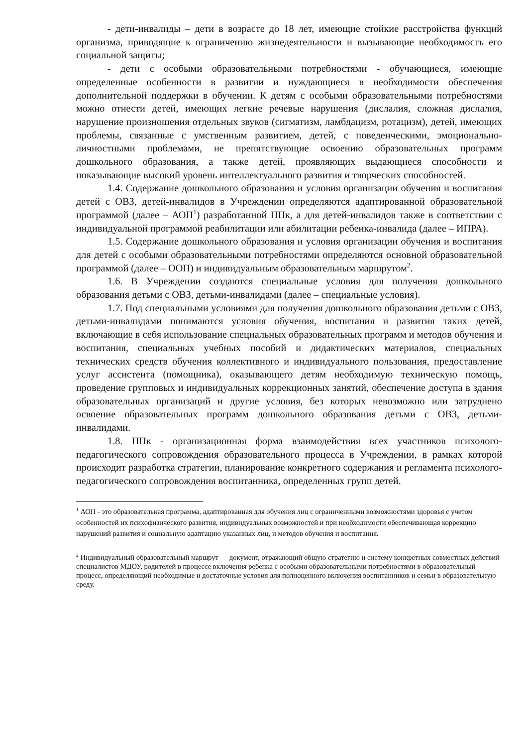- дети-инвалиды – дети в возрасте до 18 лет, имеющие стойкие расстройства функций организма, приводящие к ограничению жизнедеятельности и вызывающие необходимость его социальной защиты;
- дети с особыми образовательными потребностями - обучающиеся, имеющие определенные особенности в развитии и нуждающиеся в необходимости обеспечения дополнительной поддержки в обучении. К детям с особыми образовательными потребностями можно отнести детей, имеющих легкие речевые нарушения (дислалия, сложная дислалия, нарушение произношения отдельных звуков (сигматизм, ламбдацизм, ротацизм), детей, имеющих проблемы, связанные с умственным развитием, детей, с поведенческими, эмоционально-личностными проблемами, не препятствующие освоению образовательных программ дошкольного образования, а также детей, проявляющих выдающиеся способности и показывающие высокий уровень интеллектуального развития и творческих способностей.
1.4. Содержание дошкольного образования и условия организации обучения и воспитания детей с ОВЗ, детей-инвалидов в Учреждении определяются адаптированной образовательной программой (далее – АОП<sup>1</sup>) разработанной ППк, а для детей-инвалидов также в соответствии с индивидуальной программой реабилитации или абилитации ребенка-инвалида (далее – ИПРА).
1.5. Содержание дошкольного образования и условия организации обучения и воспитания для детей с особыми образовательными потребностями определяются основной образовательной программой (далее – ООП) и индивидуальным образовательным маршрутом<sup>2</sup>.
1.6. В Учреждении создаются специальные условия для получения дошкольного образования детьми с ОВЗ, детьми-инвалидами (далее – специальные условия).
1.7. Под специальными условиями для получения дошкольного образования детьми с ОВЗ, детьми-инвалидами понимаются условия обучения, воспитания и развития таких детей, включающие в себя использование специальных образовательных программ и методов обучения и воспитания, специальных учебных пособий и дидактических материалов, специальных технических средств обучения коллективного и индивидуального пользования, предоставление услуг ассистента (помощника), оказывающего детям необходимую техническую помощь, проведение групповых и индивидуальных коррекционных занятий, обеспечение доступа в здания образовательных организаций и другие условия, без которых невозможно или затруднено освоение образовательных программ дошкольного образования детьми с ОВЗ, детьми-инвалидами.
1.8. ППк - организационная форма взаимодействия всех участников психолого-педагогического сопровождения образовательного процесса в Учреждении, в рамках которой происходит разработка стратегии, планирование конкретного содержания и регламента психолого-педагогического сопровождения воспитанника, определенных групп детей.
<sup>1</sup> АОП - это образовательная программа, адаптированная для обучения лиц с ограниченными возможностями здоровья с учетом особенностей их психофизического развития, индивидуальных возможностей и при необходимости обеспечивающая коррекцию нарушений развития и социальную адаптацию указанных лиц, и методов обучения и воспитания.
<sup>2</sup> Индивидуальный образовательный маршрут — документ, отражающий общую стратегию и систему конкретных совместных действий специалистов МДОУ, родителей в процессе включения ребенка с особыми образовательными потребностями в образовательный процесс, определяющий необходимые и достаточные условия для полноценного включения воспитанников и семьи в образовательную среду.